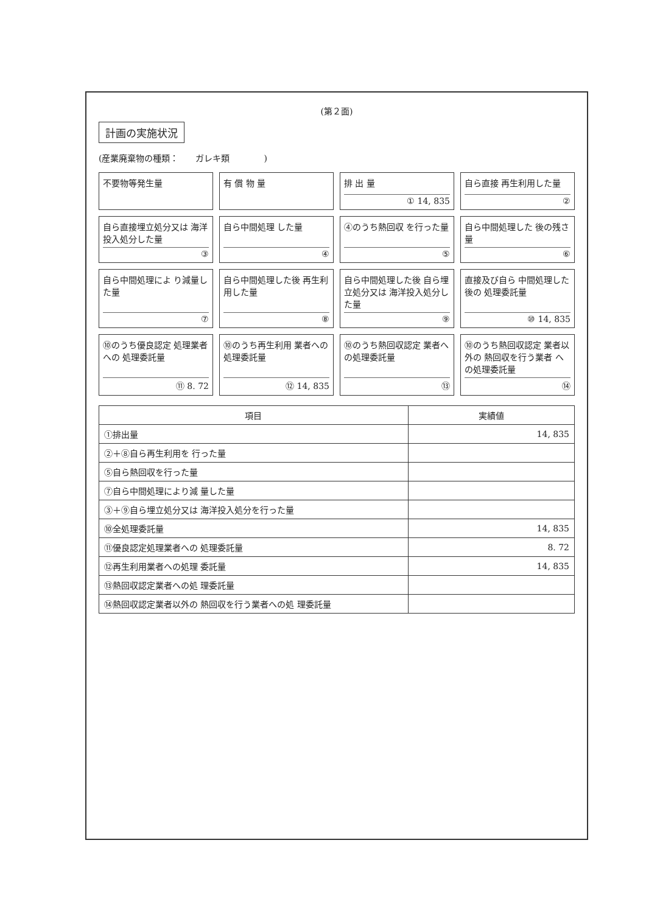(第２面)
計画の実施状況
(産業廃棄物の種類：　　ガレキ類　　　　)
不要物等発生量
有 償 物 量
排 出 量
① 14, 835
自ら直接 再生利用した量
②
自ら直接埋立処分又は 海洋投入処分した量
③
自ら中間処理 した量
④
④のうち熱回収 を行った量
⑤
自ら中間処理した 後の残さ量
⑥
自ら中間処理によ り減量した量
⑦
自ら中間処理した後 再生利用した量
⑧
自ら中間処理した後 自ら埋立処分又は 海洋投入処分した量
⑨
直接及び自ら 中間処理した後の 処理委託量
⑩ 14, 835
⑩のうち優良認定 処理業者への 処理委託量
⑪ 8. 72
⑩のうち再生利用 業者への処理委託量
⑫ 14, 835
⑩のうち熱回収認定 業者への処理委託量
⑬
⑩のうち熱回収認定 業者以外の 熱回収を行う業者 への処理委託量
⑭
| 項目 | 実績値 |
| --- | --- |
| ①排出量 | 14, 835 |
| ②＋⑧自ら再生利用を 行った量 | |
| ⑤自ら熱回収を行った量 | |
| ⑦自ら中間処理により減 量した量 | |
| ③＋⑨自ら埋立処分又は 海洋投入処分を行った量 | |
| ⑩全処理委託量 | 14, 835 |
| ⑪優良認定処理業者への 処理委託量 | 8. 72 |
| ⑫再生利用業者への処理 委託量 | 14, 835 |
| ⑬熱回収認定業者への処 理委託量 | |
| ⑭熱回収認定業者以外の 熱回収を行う業者への処 理委託量 | |